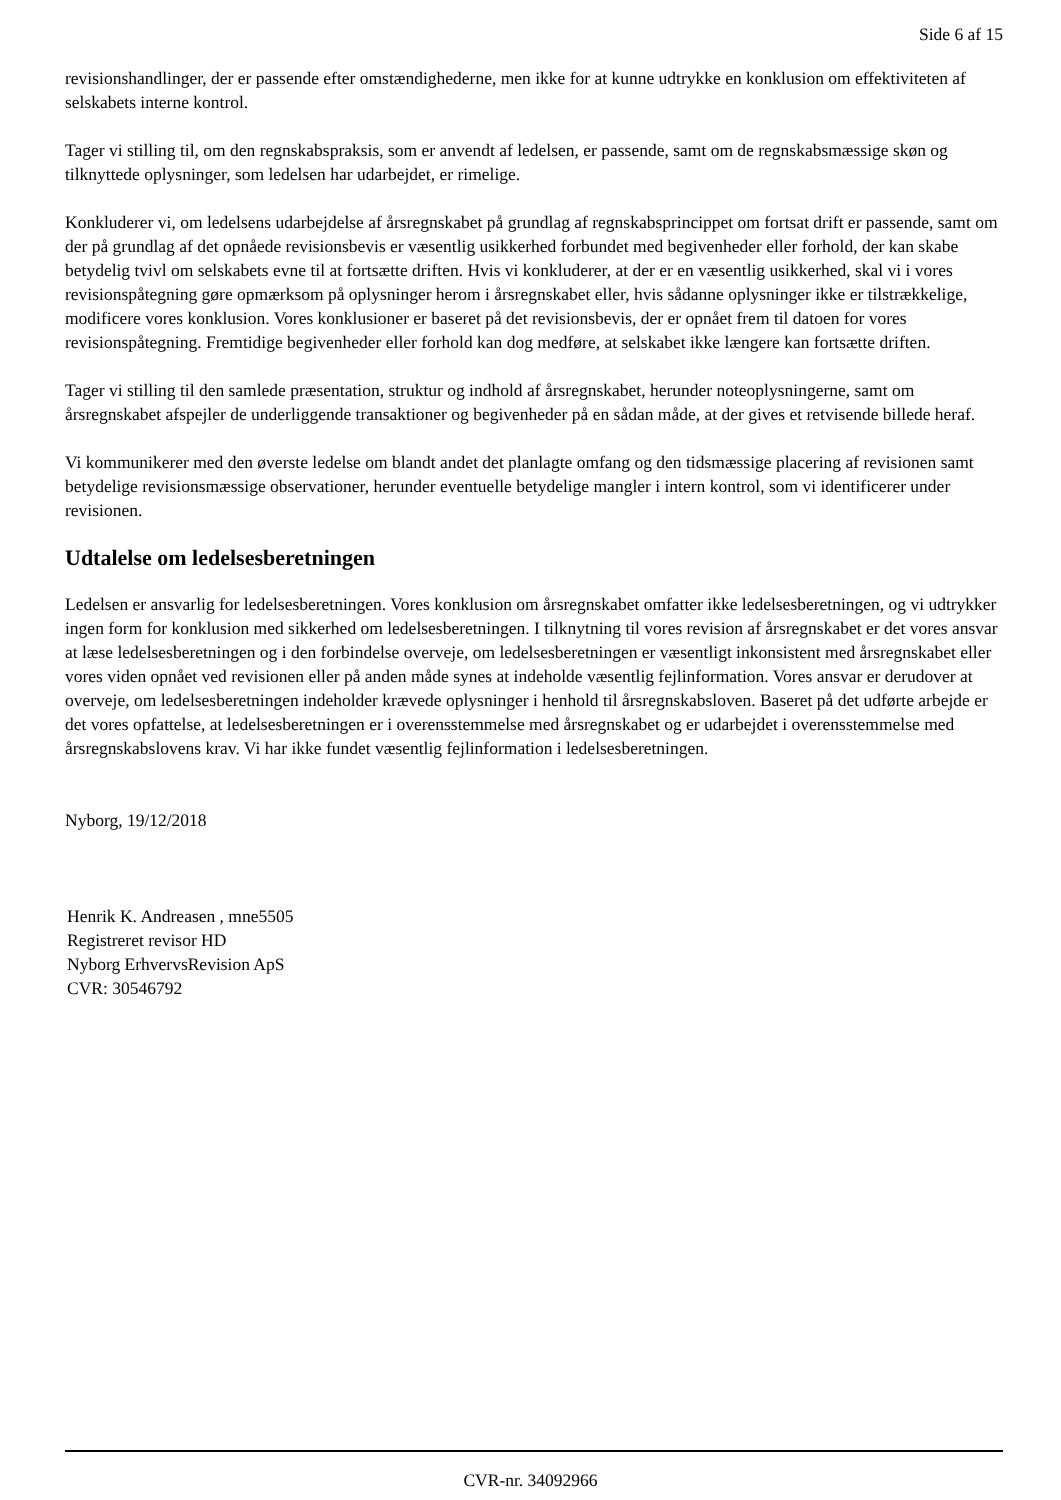Side 6 af 15
revisionshandlinger, der er passende efter omstændighederne, men ikke for at kunne udtrykke en konklusion om effektiviteten af selskabets interne kontrol.
Tager vi stilling til, om den regnskabspraksis, som er anvendt af ledelsen, er passende, samt om de regnskabsmæssige skøn og tilknyttede oplysninger, som ledelsen har udarbejdet, er rimelige.
Konkluderer vi, om ledelsens udarbejdelse af årsregnskabet på grundlag af regnskabsprincippet om fortsat drift er passende, samt om der på grundlag af det opnåede revisionsbevis er væsentlig usikkerhed forbundet med begivenheder eller forhold, der kan skabe betydelig tvivl om selskabets evne til at fortsætte driften. Hvis vi konkluderer, at der er en væsentlig usikkerhed, skal vi i vores revisionspåtegning gøre opmærksom på oplysninger herom i årsregnskabet eller, hvis sådanne oplysninger ikke er tilstrækkelige, modificere vores konklusion. Vores konklusioner er baseret på det revisionsbevis, der er opnået frem til datoen for vores revisionspåtegning. Fremtidige begivenheder eller forhold kan dog medføre, at selskabet ikke længere kan fortsætte driften.
Tager vi stilling til den samlede præsentation, struktur og indhold af årsregnskabet, herunder noteoplysningerne, samt om årsregnskabet afspejler de underliggende transaktioner og begivenheder på en sådan måde, at der gives et retvisende billede heraf.
Vi kommunikerer med den øverste ledelse om blandt andet det planlagte omfang og den tidsmæssige placering af revisionen samt betydelige revisionsmæssige observationer, herunder eventuelle betydelige mangler i intern kontrol, som vi identificerer under revisionen.
Udtalelse om ledelsesberetningen
Ledelsen er ansvarlig for ledelsesberetningen. Vores konklusion om årsregnskabet omfatter ikke ledelsesberetningen, og vi udtrykker ingen form for konklusion med sikkerhed om ledelsesberetningen. I tilknytning til vores revision af årsregnskabet er det vores ansvar at læse ledelsesberetningen og i den forbindelse overveje, om ledelsesberetningen er væsentligt inkonsistent med årsregnskabet eller vores viden opnået ved revisionen eller på anden måde synes at indeholde væsentlig fejlinformation. Vores ansvar er derudover at overveje, om ledelsesberetningen indeholder krævede oplysninger i henhold til årsregnskabsloven. Baseret på det udførte arbejde er det vores opfattelse, at ledelsesberetningen er i overensstemmelse med årsregnskabet og er udarbejdet i overensstemmelse med årsregnskabslovens krav. Vi har ikke fundet væsentlig fejlinformation i ledelsesberetningen.
Nyborg, 19/12/2018
Henrik K. Andreasen , mne5505
Registreret revisor HD
Nyborg ErhvervsRevision ApS
CVR: 30546792
CVR-nr. 34092966